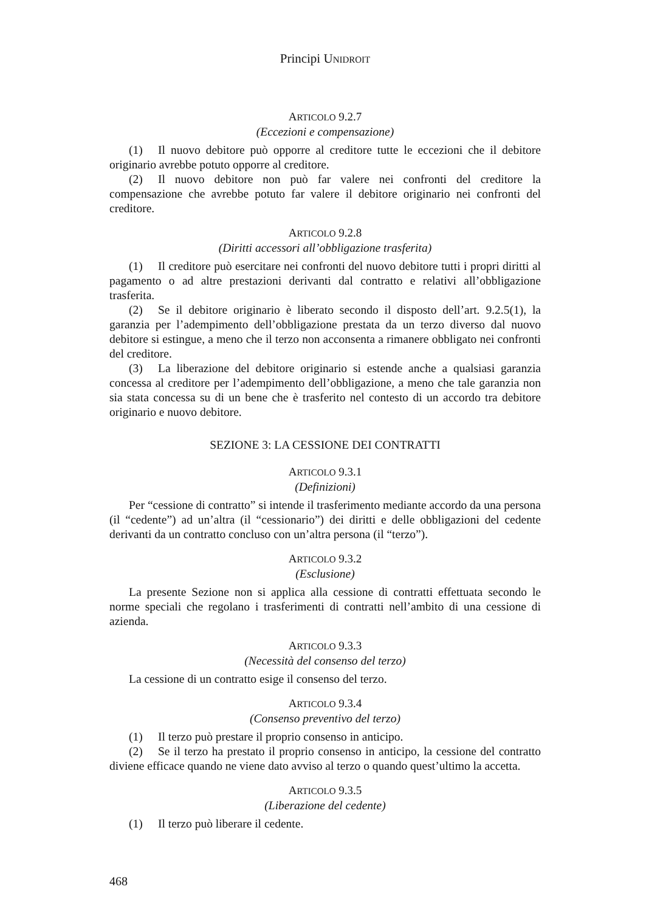Principi UNIDROIT
ARTICOLO 9.2.7
(Eccezioni e compensazione)
(1) Il nuovo debitore può opporre al creditore tutte le eccezioni che il debitore originario avrebbe potuto opporre al creditore.
(2) Il nuovo debitore non può far valere nei confronti del creditore la compensazione che avrebbe potuto far valere il debitore originario nei confronti del creditore.
ARTICOLO 9.2.8
(Diritti accessori all’obbligazione trasferita)
(1) Il creditore può esercitare nei confronti del nuovo debitore tutti i propri diritti al pagamento o ad altre prestazioni derivanti dal contratto e relativi all’obbligazione trasferita.
(2) Se il debitore originario è liberato secondo il disposto dell’art. 9.2.5(1), la garanzia per l’adempimento dell’obbligazione prestata da un terzo diverso dal nuovo debitore si estingue, a meno che il terzo non acconsenta a rimanere obbligato nei confronti del creditore.
(3) La liberazione del debitore originario si estende anche a qualsiasi garanzia concessa al creditore per l’adempimento dell’obbligazione, a meno che tale garanzia non sia stata concessa su di un bene che è trasferito nel contesto di un accordo tra debitore originario e nuovo debitore.
SEZIONE 3: LA CESSIONE DEI CONTRATTI
ARTICOLO 9.3.1
(Definizioni)
Per “cessione di contratto” si intende il trasferimento mediante accordo da una persona (il “cedente”) ad un’altra (il “cessionario”) dei diritti e delle obbligazioni del cedente derivanti da un contratto concluso con un’altra persona (il “terzo”).
ARTICOLO 9.3.2
(Esclusione)
La presente Sezione non si applica alla cessione di contratti effettuata secondo le norme speciali che regolano i trasferimenti di contratti nell’ambito di una cessione di azienda.
ARTICOLO 9.3.3
(Necessità del consenso del terzo)
La cessione di un contratto esige il consenso del terzo.
ARTICOLO 9.3.4
(Consenso preventivo del terzo)
(1) Il terzo può prestare il proprio consenso in anticipo.
(2) Se il terzo ha prestato il proprio consenso in anticipo, la cessione del contratto diviene efficace quando ne viene dato avviso al terzo o quando quest’ultimo la accetta.
ARTICOLO 9.3.5
(Liberazione del cedente)
(1) Il terzo può liberare il cedente.
468